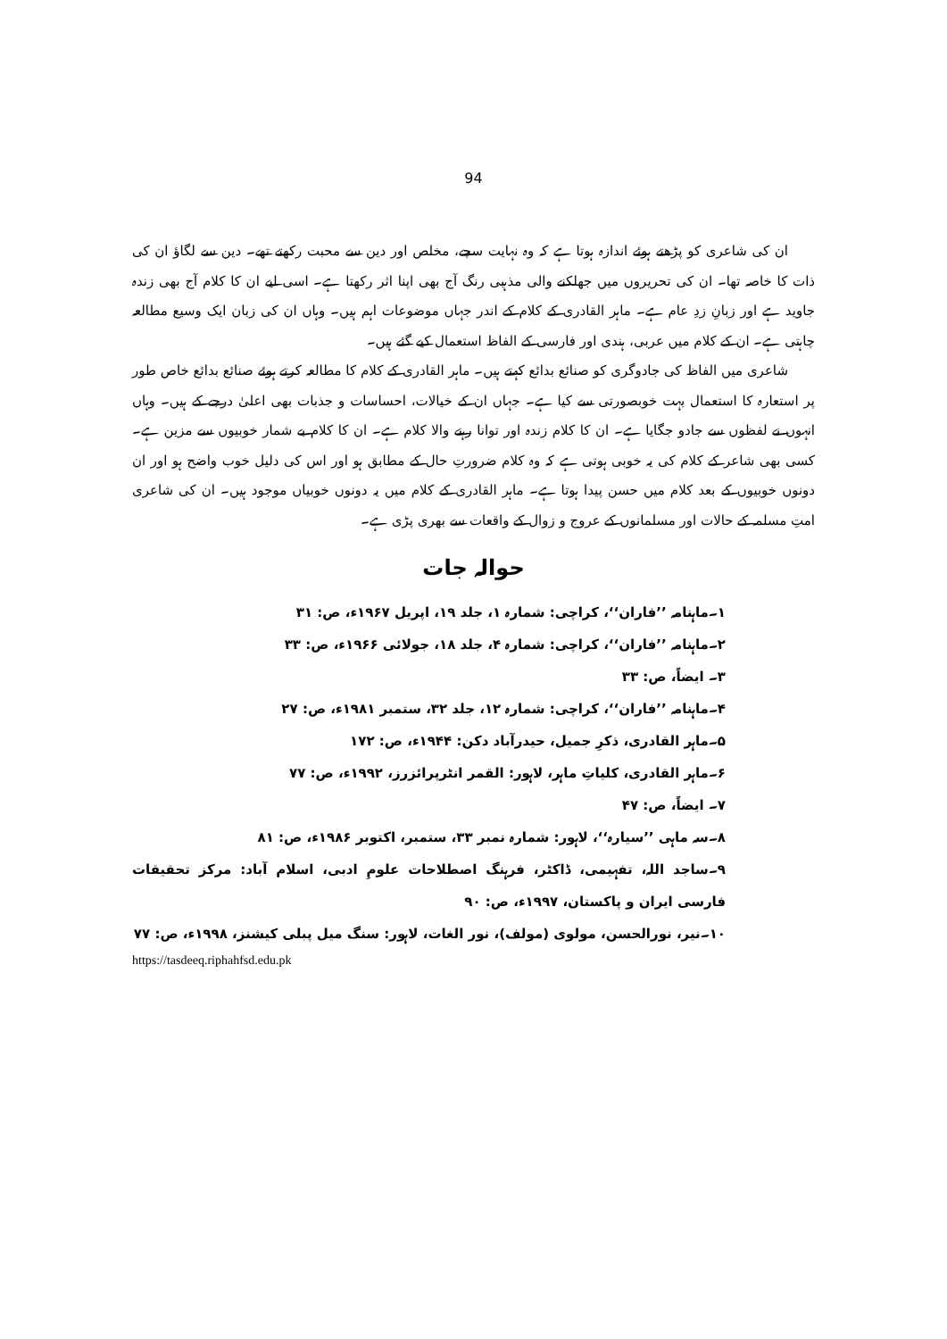94
ان کی شاعری کو پڑھتے ہوئے اندازہ ہوتا ہے کہ وہ نہایت سچے، مخلص اور دین سے محبت رکھتے تھے۔ دین سے لگاؤ ان کی ذات کا خاصہ تھا۔ ان کی تحریروں میں جھلکنے والی مذہبی رنگ آج بھی اپنا اثر رکھتا ہے۔ اسی لیے ان کا کلام آج بھی زندہ جاوید ہے اور زبانِ زدِ عام ہے۔ ماہر القادری کے کلام کے اندر جہاں موضوعات اہم ہیں۔ وہاں ان کی زبان ایک وسیع مطالعہ چاہتی ہے۔ ان کے کلام میں عربی، ہندی اور فارسی کے الفاظ استعمال کیے گئے ہیں۔
شاعری میں الفاظ کی جادوگری کو صنائع بدائع کہتے ہیں۔ ماہر القادری کے کلام کا مطالعہ کرتے ہوئے صنائع بدائع خاص طور پر استعارہ کا استعمال بہت خوبصورتی سے کیا ہے۔ جہاں ان کے خیالات، احساسات و جذبات بھی اعلیٰ درجے کے ہیں۔ وہاں انہوں نے لفظوں سے جادو جگایا ہے۔ ان کا کلام زندہ اور توانا رہنے والا کلام ہے۔ ان کا کلام بے شمار خوبیوں سے مزین ہے۔ کسی بھی شاعر کے کلام کی یہ خوبی ہوتی ہے کہ وہ کلام ضرورتِ حال کے مطابق ہو اور اس کی دلیل خوب واضح ہو اور ان دونوں خوبیوں کے بعد کلام میں حسن پیدا ہوتا ہے۔ ماہر القادری کے کلام میں یہ دونوں خوبیاں موجود ہیں۔ ان کی شاعری امتِ مسلمہ کے حالات اور مسلمانوں کے عروج و زوال کے واقعات سے بھری پڑی ہے۔
حوالہ جات
۱۔ماہنامہ ’’فاران‘‘، کراچی: شمارہ ۱، جلد ۱۹، اپریل ۱۹۶۷ء، ص: ۳۱
۲۔ماہنامہ ’’فاران‘‘، کراچی: شمارہ ۴، جلد ۱۸، جولائی ۱۹۶۶ء، ص: ۳۳
۳۔ ایضاً، ص: ۳۳
۴۔ماہنامہ ’’فاران‘‘، کراچی: شمارہ ۱۲، جلد ۳۲، ستمبر ۱۹۸۱ء، ص: ۲۷
۵۔ماہر القادری، ذکرِ جمیل، حیدرآباد دکن: ۱۹۴۴ء، ص: ۱۷۲
۶۔ماہر القادری، کلیاتِ ماہر، لاہور: القمر انٹرپرائزرز، ۱۹۹۲ء، ص: ۷۷
۷۔ ایضاً، ص: ۴۷
۸۔سہ ماہی ’’سیارہ‘‘، لاہور: شمارہ نمبر ۳۳، ستمبر، اکتوبر ۱۹۸۶ء، ص: ۸۱
۹۔ساجد اللہ، تفہیمی، ڈاکٹر، فرہنگ اصطلاحات علومِ ادبی، اسلام آباد: مرکز تحقیقات فارسی ایران و پاکستان، ۱۹۹۷ء، ص: ۹۰
۱۰۔نیر، نورالحسن، مولوی (مولف)، نور الغات، لاہور: سنگ میل پبلی کیشنز، ۱۹۹۸ء، ص: ۷۷
https://tasdeeq.riphahfsd.edu.pk